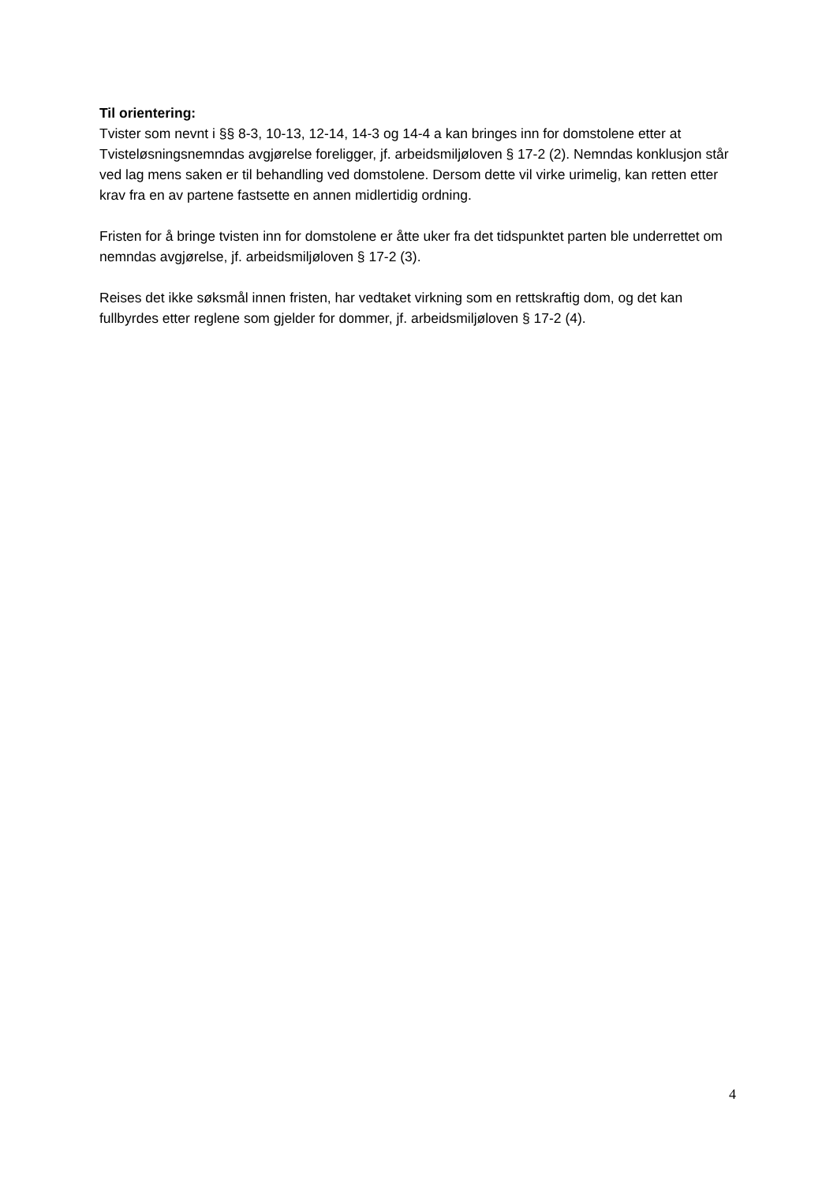Til orientering:
Tvister som nevnt i §§ 8-3, 10-13, 12-14, 14-3 og 14-4 a kan bringes inn for domstolene etter at Tvisteløsningsnemndas avgjørelse foreligger, jf. arbeidsmiljøloven § 17-2 (2). Nemndas konklusjon står ved lag mens saken er til behandling ved domstolene. Dersom dette vil virke urimelig, kan retten etter krav fra en av partene fastsette en annen midlertidig ordning.
Fristen for å bringe tvisten inn for domstolene er åtte uker fra det tidspunktet parten ble underrettet om nemndas avgjørelse, jf. arbeidsmiljøloven § 17-2 (3).
Reises det ikke søksmål innen fristen, har vedtaket virkning som en rettskraftig dom, og det kan fullbyrdes etter reglene som gjelder for dommer, jf. arbeidsmiljøloven § 17-2 (4).
4